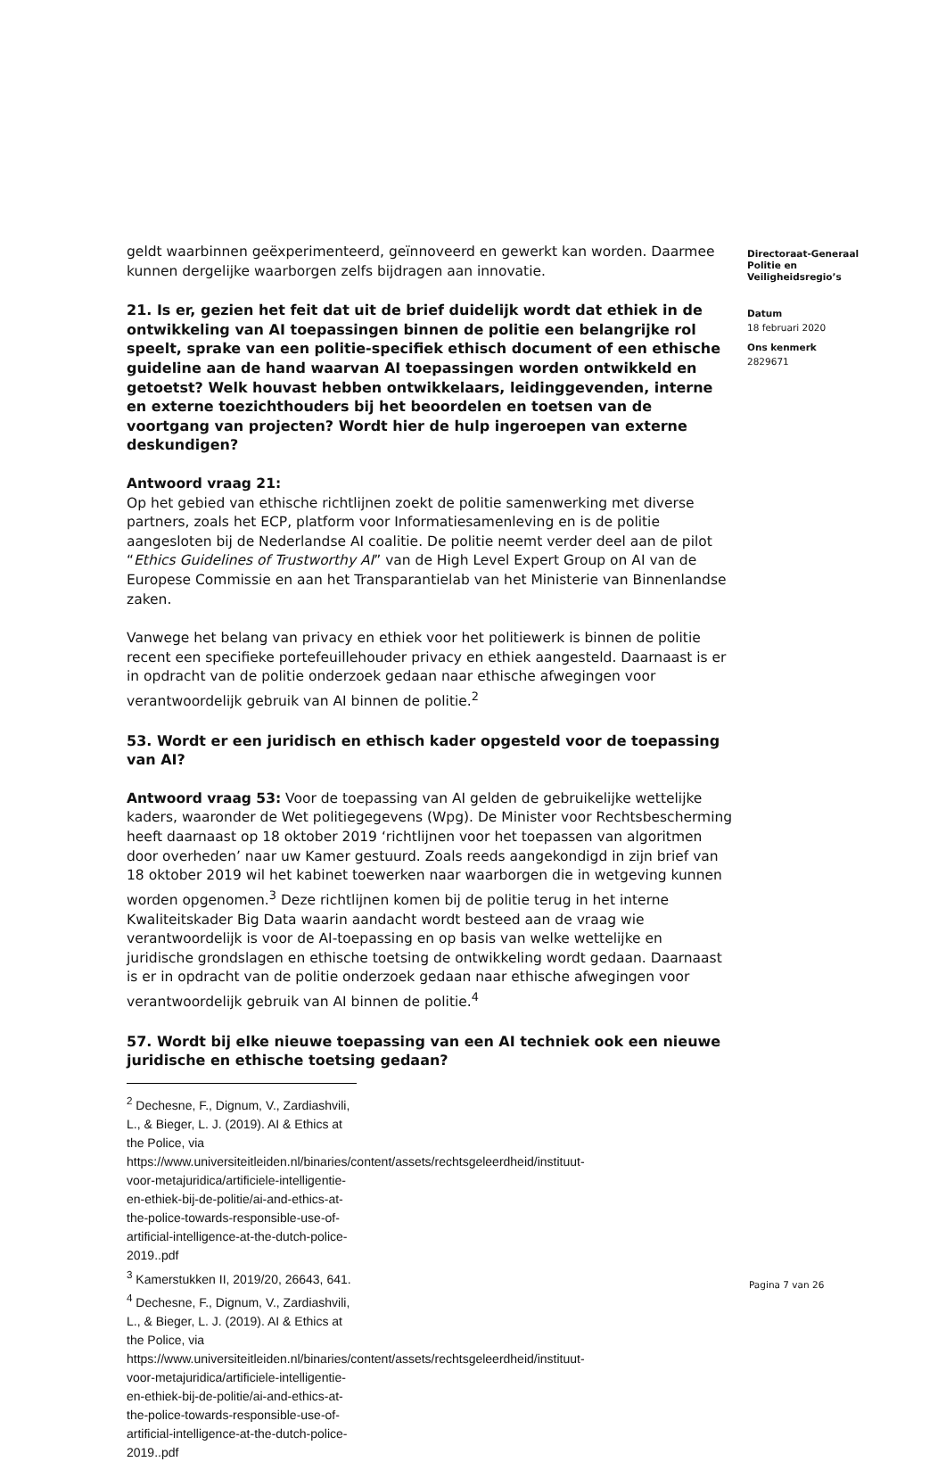geldt waarbinnen geëxperimenteerd, geïnnoveerd en gewerkt kan worden. Daarmee kunnen dergelijke waarborgen zelfs bijdragen aan innovatie.
21. Is er, gezien het feit dat uit de brief duidelijk wordt dat ethiek in de ontwikkeling van AI toepassingen binnen de politie een belangrijke rol speelt, sprake van een politie-specifiek ethisch document of een ethische guideline aan de hand waarvan AI toepassingen worden ontwikkeld en getoetst? Welk houvast hebben ontwikkelaars, leidinggevenden, interne en externe toezichthouders bij het beoordelen en toetsen van de voortgang van projecten? Wordt hier de hulp ingeroepen van externe deskundigen?
Antwoord vraag 21:
Op het gebied van ethische richtlijnen zoekt de politie samenwerking met diverse partners, zoals het ECP, platform voor Informatiesamenleving en is de politie aangesloten bij de Nederlandse AI coalitie. De politie neemt verder deel aan de pilot “Ethics Guidelines of Trustworthy AI” van de High Level Expert Group on AI van de Europese Commissie en aan het Transparantielab van het Ministerie van Binnenlandse zaken.
Vanwege het belang van privacy en ethiek voor het politiewerk is binnen de politie recent een specifieke portefeuillehouder privacy en ethiek aangesteld. Daarnaast is er in opdracht van de politie onderzoek gedaan naar ethische afwegingen voor verantwoordelijk gebruik van AI binnen de politie.<sup>2</sup>
53. Wordt er een juridisch en ethisch kader opgesteld voor de toepassing van AI?
Antwoord vraag 53: Voor de toepassing van AI gelden de gebruikelijke wettelijke kaders, waaronder de Wet politiegegevens (Wpg). De Minister voor Rechtsbescherming heeft daarnaast op 18 oktober 2019 ‘richtlijnen voor het toepassen van algoritmen door overheden’ naar uw Kamer gestuurd. Zoals reeds aangekondigd in zijn brief van 18 oktober 2019 wil het kabinet toewerken naar waarborgen die in wetgeving kunnen worden opgenomen.<sup>3</sup> Deze richtlijnen komen bij de politie terug in het interne Kwaliteitskader Big Data waarin aandacht wordt besteed aan de vraag wie verantwoordelijk is voor de AI-toepassing en op basis van welke wettelijke en juridische grondslagen en ethische toetsing de ontwikkeling wordt gedaan. Daarnaast is er in opdracht van de politie onderzoek gedaan naar ethische afwegingen voor verantwoordelijk gebruik van AI binnen de politie.<sup>4</sup>
57. Wordt bij elke nieuwe toepassing van een AI techniek ook een nieuwe juridische en ethische toetsing gedaan?
<sup>2</sup> Dechesne, F., Dignum, V., Zardiashvili, L., & Bieger, L. J. (2019). AI & Ethics at the Police, via https://www.universiteitleiden.nl/binaries/content/assets/rechtsgeleerdheid/instituut-voor-metajuridica/artificiele-intelligentie-en-ethiek-bij-de-politie/ai-and-ethics-at-the-police-towards-responsible-use-of-artificial-intelligence-at-the-dutch-police-2019..pdf
<sup>3</sup> Kamerstukken II, 2019/20, 26643, 641.
<sup>4</sup> Dechesne, F., Dignum, V., Zardiashvili, L., & Bieger, L. J. (2019). AI & Ethics at the Police, via https://www.universiteitleiden.nl/binaries/content/assets/rechtsgeleerdheid/instituut-voor-metajuridica/artificiele-intelligentie-en-ethiek-bij-de-politie/ai-and-ethics-at-the-police-towards-responsible-use-of-artificial-intelligence-at-the-dutch-police-2019..pdf
Directoraat-Generaal
Politie en
Veiligheidsregio’s
Datum
18 februari 2020
Ons kenmerk
2829671
Pagina 7 van 26